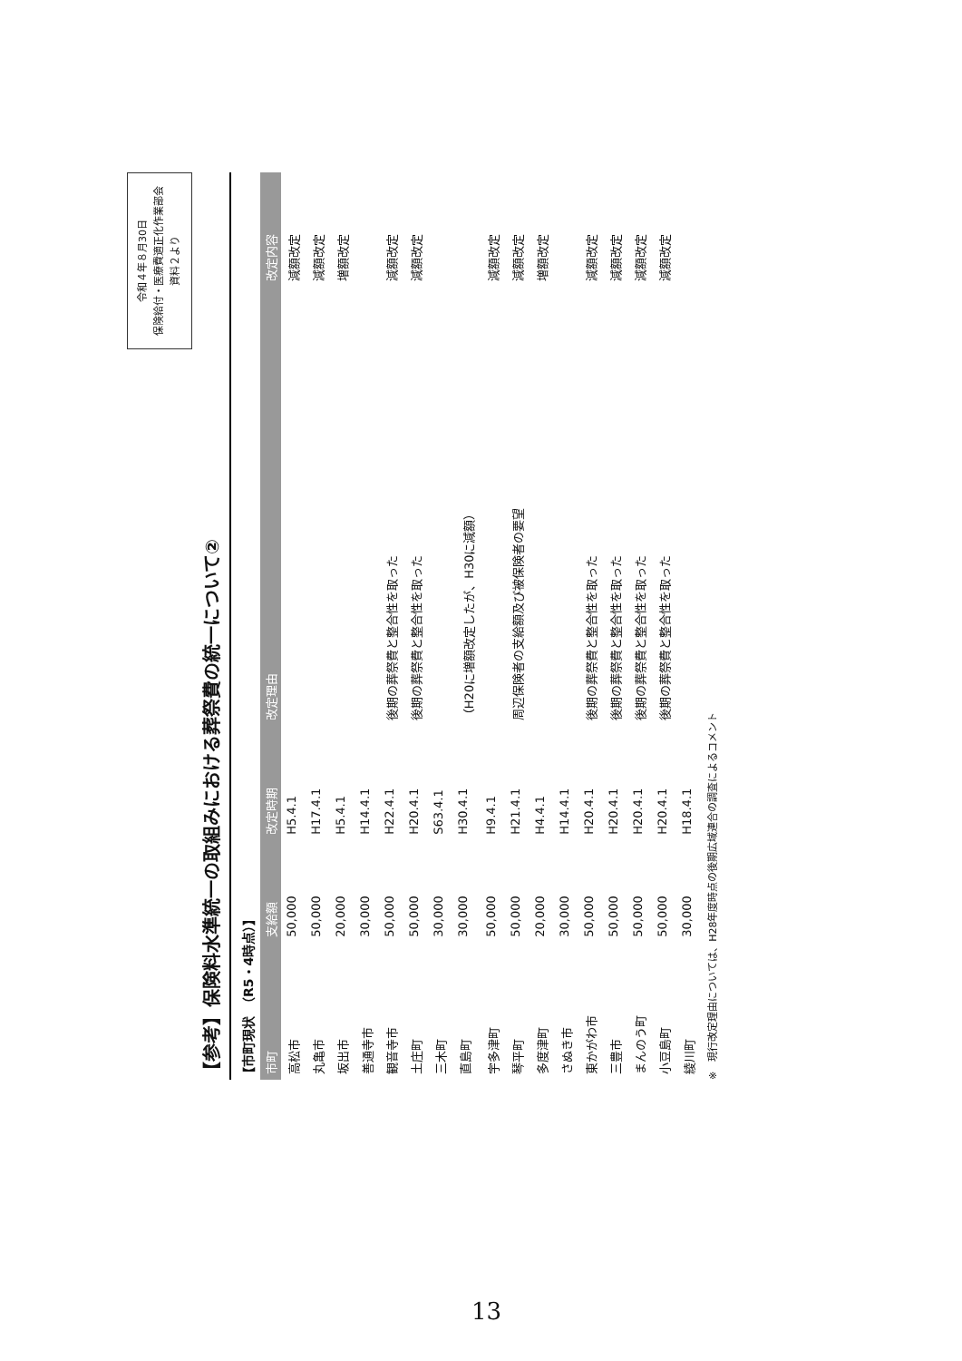令和４年８月30日
保険給付・医療費適正化作業部会
資料２より
【参考】保険料水準統一の取組みにおける葬祭費の統一について②
【市町現状　（R5・4時点）】
| 市町 | 支給額 | 改定時期 | 改定理由 | 改定内容 |
| --- | --- | --- | --- | --- |
| 高松市 | 50,000 | H5.4.1 | | 減額改定 |
| 丸亀市 | 50,000 | H17.4.1 | | 減額改定 |
| 坂出市 | 20,000 | H5.4.1 | | 増額改定 |
| 善通寺市 | 30,000 | H14.4.1 | | |
| 観音寺市 | 50,000 | H22.4.1 | 後期の葬祭費と整合性を取った | 減額改定 |
| 土庄町 | 50,000 | H20.4.1 | 後期の葬祭費と整合性を取った | 減額改定 |
| 三木町 | 30,000 | S63.4.1 | | |
| 直島町 | 30,000 | H30.4.1 | （H20に増額改定したが、H30に減額） | |
| 宇多津町 | 50,000 | H9.4.1 | | 減額改定 |
| 琴平町 | 50,000 | H21.4.1 | 周辺保険者の支給額及び被保険者の要望 | 減額改定 |
| 多度津町 | 20,000 | H4.4.1 | | 増額改定 |
| さぬき市 | 30,000 | H14.4.1 | | |
| 東かがわ市 | 50,000 | H20.4.1 | 後期の葬祭費と整合性を取った | 減額改定 |
| 三豊市 | 50,000 | H20.4.1 | 後期の葬祭費と整合性を取った | 減額改定 |
| まんのう町 | 50,000 | H20.4.1 | 後期の葬祭費と整合性を取った | 減額改定 |
| 小豆島町 | 50,000 | H20.4.1 | 後期の葬祭費と整合性を取った | 減額改定 |
| 綾川町 | 30,000 | H18.4.1 | | |
※　現行改定理由については、H28年度時点の後期広域連合の調査によるコメント
13